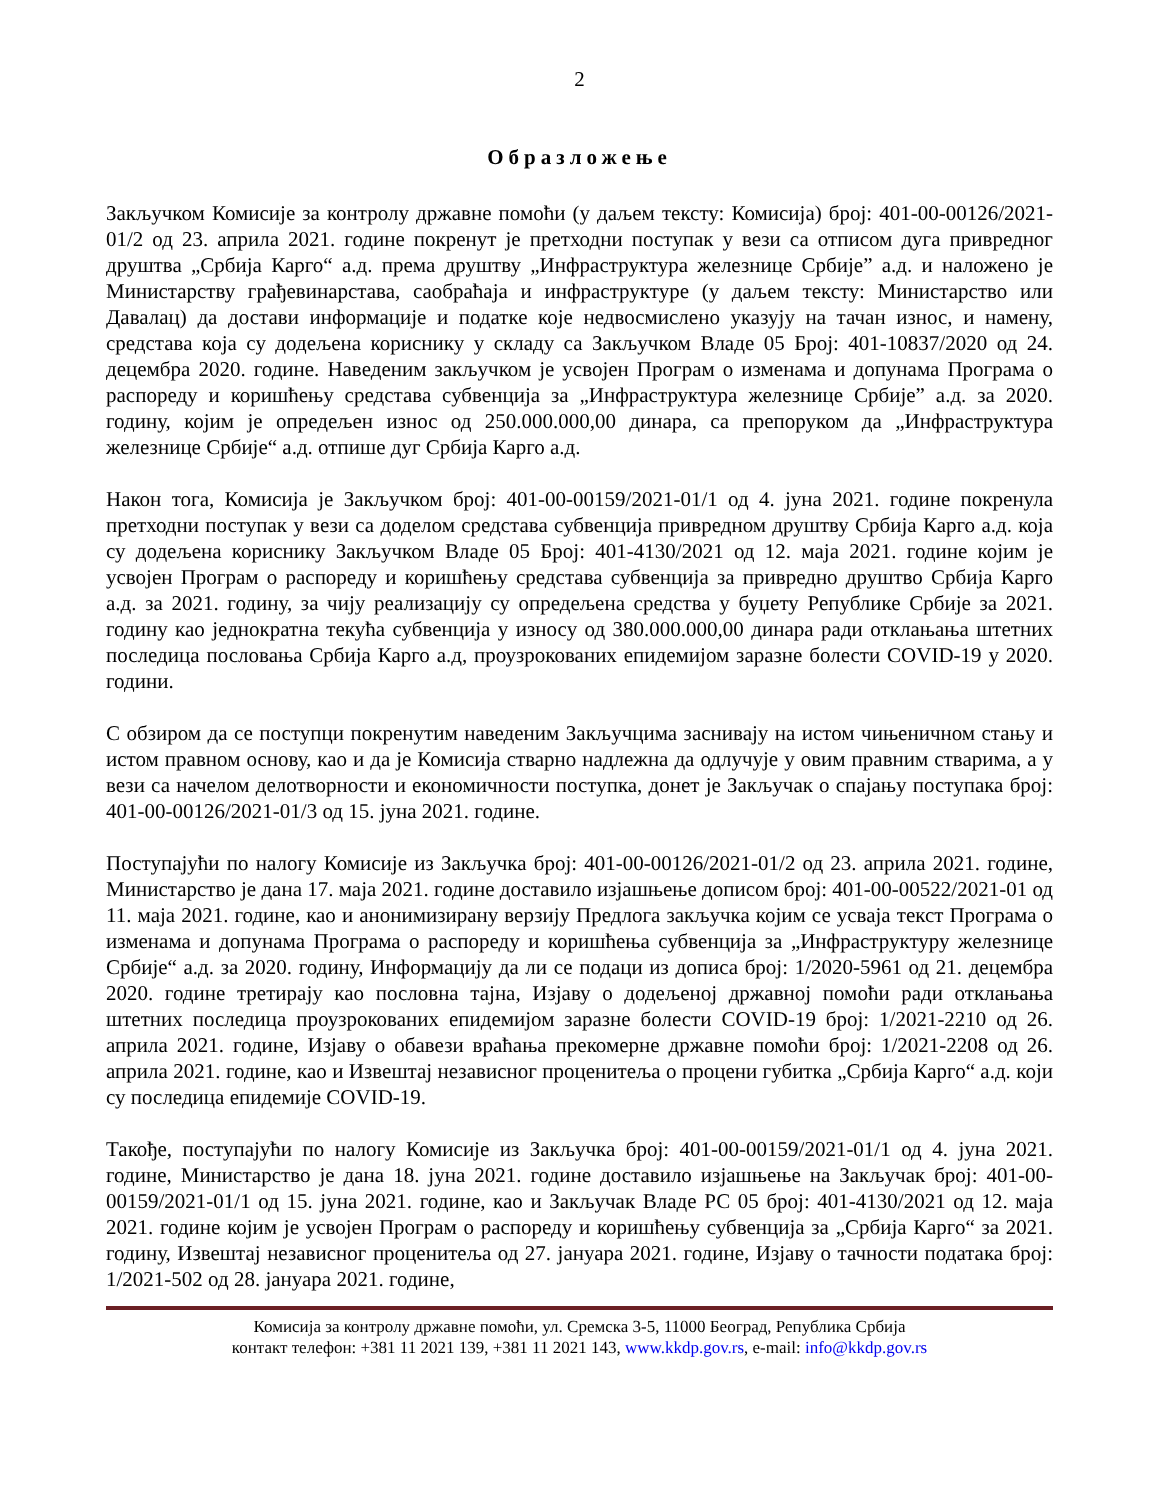2
Образложење
Закључком Комисије за контролу државне помоћи (у даљем тексту: Комисија) број: 401-00-00126/2021-01/2 од 23. априла 2021. године покренут је претходни поступак у вези са отписом дуга привредног друштва „Србија Карго“ а.д. према друштву „Инфраструктура железнице Србије” а.д. и наложено је Министарству грађевинарстава, саобраћаја и инфраструктуре (у даљем тексту: Министарство или Давалац) да достави информације и податке које недвосмислено указују на тачан износ, и намену, средстава која су додељена кориснику у складу са Закључком Владе 05 Број: 401-10837/2020 од 24. децембра 2020. године. Наведеним закључком је усвојен Програм о изменама и допунама Програма о распореду и коришћењу средстава субвенција за „Инфраструктура железнице Србије” а.д. за 2020. годину, којим је опредељен износ од 250.000.000,00 динара, са препоруком да „Инфраструктура железнице Србије“ а.д. отпише дуг Србија Карго а.д.
Након тога, Комисија је Закључком број: 401-00-00159/2021-01/1 од 4. јуна 2021. године покренула претходни поступак у вези са доделом средстава субвенција привредном друштву Србија Карго а.д. која су додељена кориснику Закључком Владе 05 Број: 401-4130/2021 од 12. маја 2021. године којим је усвојен Програм о распореду и коришћењу средстава субвенција за привредно друштво Србија Карго а.д. за 2021. годину, за чију реализацију су опредељена средства у буџету Републике Србије за 2021. годину као једнократна текућа субвенција у износу од 380.000.000,00 динара ради отклањања штетних последица пословања Србија Карго а.д, проузрокованих епидемијом заразне болести COVID-19 у 2020. години.
С обзиром да се поступци покренутим наведеним Закључцима заснивају на истом чињеничном стању и истом правном основу, као и да је Комисија стварно надлежна да одлучује у овим правним стварима, а у вези са начелом делотворности и економичности поступка, донет је Закључак о спајању поступака број: 401-00-00126/2021-01/3 од 15. јуна 2021. године.
Поступајући по налогу Комисије из Закључка број: 401-00-00126/2021-01/2 од 23. априла 2021. године, Министарство је дана 17. маја 2021. године доставило изјашњење дописом број: 401-00-00522/2021-01 од 11. маја 2021. године, као и анонимизирану верзију Предлога закључка којим се усваја текст Програма о изменама и допунама Програма о распореду и коришћења субвенција за „Инфраструктуру железнице Србије“ а.д. за 2020. годину, Информацију да ли се подаци из дописа број: 1/2020-5961 од 21. децембра 2020. године третирају као пословна тајна, Изјаву о додељеној државној помоћи ради отклањања штетних последица проузрокованих епидемијом заразне болести COVID-19 број: 1/2021-2210 од 26. априла 2021. године, Изјаву о обавези враћања прекомерне државне помоћи број: 1/2021-2208 од 26. априла 2021. године, као и Извештај независног проценитеља о процени губитка „Србија Карго“ а.д. који су последица епидемије COVID-19.
Такође, поступајући по налогу Комисије из Закључка број: 401-00-00159/2021-01/1 од 4. јуна 2021. године, Министарство је дана 18. јуна 2021. године доставило изјашњење на Закључак број: 401-00-00159/2021-01/1 од 15. јуна 2021. године, као и Закључак Владе РС 05 број: 401-4130/2021 од 12. маја 2021. године којим је усвојен Програм о распореду и коришћењу субвенција за „Србија Карго“ за 2021. годину, Извештај независног проценитеља од 27. јануара 2021. године, Изјаву о тачности података број: 1/2021-502 од 28. јануара 2021. године,
Комисија за контролу државне помоћи, ул. Сремска 3-5, 11000 Београд, Република Србија
контакт телефон: +381 11 2021 139, +381 11 2021 143, www.kkdp.gov.rs, e-mail: info@kkdp.gov.rs